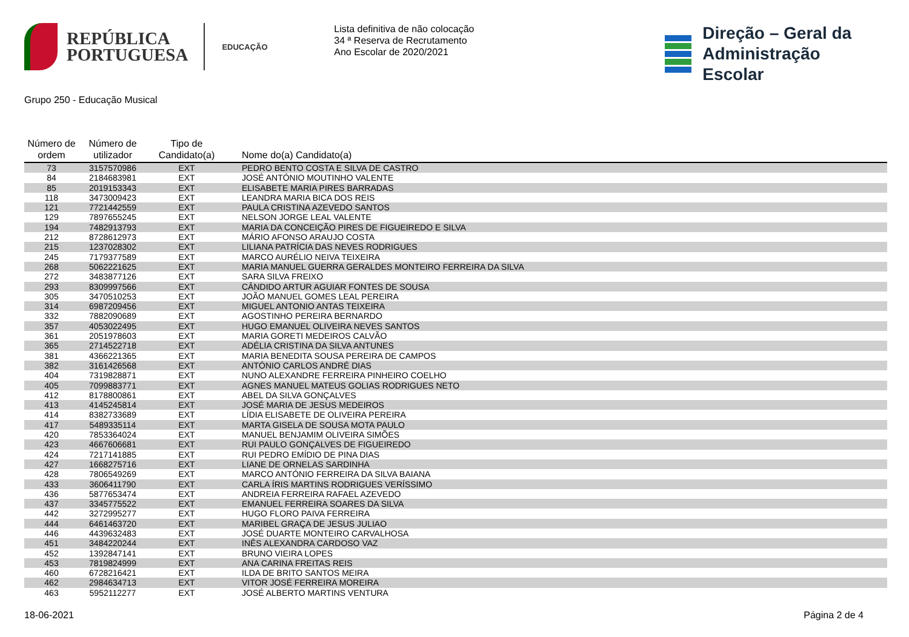REPÚBLICA
PORTUGUESA
EDUCAÇÃO
Lista definitiva de não colocação
34 ª Reserva de Recrutamento
Ano Escolar de 2020/2021
Direção – Geral da
Administração Escolar
Grupo 250 - Educação Musical
| Número de ordem | Número de utilizador | Tipo de Candidato(a) | Nome do(a) Candidato(a) |
| --- | --- | --- | --- |
| 73 | 3157570986 | EXT | PEDRO BENTO COSTA E SILVA DE CASTRO |
| 84 | 2184683981 | EXT | JOSÉ ANTÓNIO MOUTINHO VALENTE |
| 85 | 2019153343 | EXT | ELISABETE MARIA PIRES BARRADAS |
| 118 | 3473009423 | EXT | LEANDRA MARIA BICA DOS REIS |
| 121 | 7721442559 | EXT | PAULA CRISTINA AZEVEDO SANTOS |
| 129 | 7897655245 | EXT | NELSON JORGE LEAL VALENTE |
| 194 | 7482913793 | EXT | MARIA DA CONCEIÇÃO PIRES DE FIGUEIREDO E SILVA |
| 212 | 8728612973 | EXT | MÁRIO AFONSO ARAUJO COSTA |
| 215 | 1237028302 | EXT | LILIANA PATRÍCIA DAS NEVES RODRIGUES |
| 245 | 7179377589 | EXT | MARCO AURÉLIO NEIVA TEIXEIRA |
| 268 | 5062221625 | EXT | MARIA MANUEL GUERRA GERALDES MONTEIRO FERREIRA DA SILVA |
| 272 | 3483877126 | EXT | SARA SILVA FREIXO |
| 293 | 8309997566 | EXT | CÂNDIDO ARTUR AGUIAR FONTES DE SOUSA |
| 305 | 3470510253 | EXT | JOÃO MANUEL GOMES LEAL PEREIRA |
| 314 | 6987209456 | EXT | MIGUEL ANTONIO ANTAS TEIXEIRA |
| 332 | 7882090689 | EXT | AGOSTINHO PEREIRA BERNARDO |
| 357 | 4053022495 | EXT | HUGO EMANUEL OLIVEIRA NEVES SANTOS |
| 361 | 2051978603 | EXT | MARIA GORETI MEDEIROS CALVÃO |
| 365 | 2714522718 | EXT | ADÉLIA CRISTINA DA SILVA ANTUNES |
| 381 | 4366221365 | EXT | MARIA BENEDITA SOUSA PEREIRA DE CAMPOS |
| 382 | 3161426568 | EXT | ANTÓNIO CARLOS ANDRÉ DIAS |
| 404 | 7319828871 | EXT | NUNO ALEXANDRE FERREIRA PINHEIRO COELHO |
| 405 | 7099883771 | EXT | AGNES MANUEL MATEUS GOLIAS RODRIGUES NETO |
| 412 | 8178800861 | EXT | ABEL DA SILVA GONÇALVES |
| 413 | 4145245814 | EXT | JOSÉ MARIA DE JESUS MEDEIROS |
| 414 | 8382733689 | EXT | LÍDIA ELISABETE DE OLIVEIRA PEREIRA |
| 417 | 5489335114 | EXT | MARTA GISELA DE SOUSA MOTA PAULO |
| 420 | 7853364024 | EXT | MANUEL BENJAMIM OLIVEIRA SIMÕES |
| 423 | 4667606681 | EXT | RUI PAULO GONÇALVES DE FIGUEIREDO |
| 424 | 7217141885 | EXT | RUI PEDRO EMÍDIO DE PINA DIAS |
| 427 | 1668275716 | EXT | LIANE DE ORNELAS SARDINHA |
| 428 | 7806549269 | EXT | MARCO ANTÓNIO FERREIRA DA SILVA BAIANA |
| 433 | 3606411790 | EXT | CARLA ÍRIS MARTINS RODRIGUES VERÍSSIMO |
| 436 | 5877653474 | EXT | ANDREIA FERREIRA RAFAEL AZEVEDO |
| 437 | 3345775522 | EXT | EMANUEL FERREIRA SOARES DA SILVA |
| 442 | 3272995277 | EXT | HUGO FLORO PAIVA FERREIRA |
| 444 | 6461463720 | EXT | MARIBEL GRAÇA DE JESUS JULIAO |
| 446 | 4439632483 | EXT | JOSÉ DUARTE MONTEIRO CARVALHOSA |
| 451 | 3484220244 | EXT | INÊS ALEXANDRA CARDOSO VAZ |
| 452 | 1392847141 | EXT | BRUNO VIEIRA LOPES |
| 453 | 7819824999 | EXT | ANA CARINA FREITAS REIS |
| 460 | 6728216421 | EXT | ILDA DE BRITO SANTOS MEIRA |
| 462 | 2984634713 | EXT | VITOR JOSÉ FERREIRA MOREIRA |
| 463 | 5952112277 | EXT | JOSÉ ALBERTO MARTINS VENTURA |
18-06-2021 Página 2 de 4